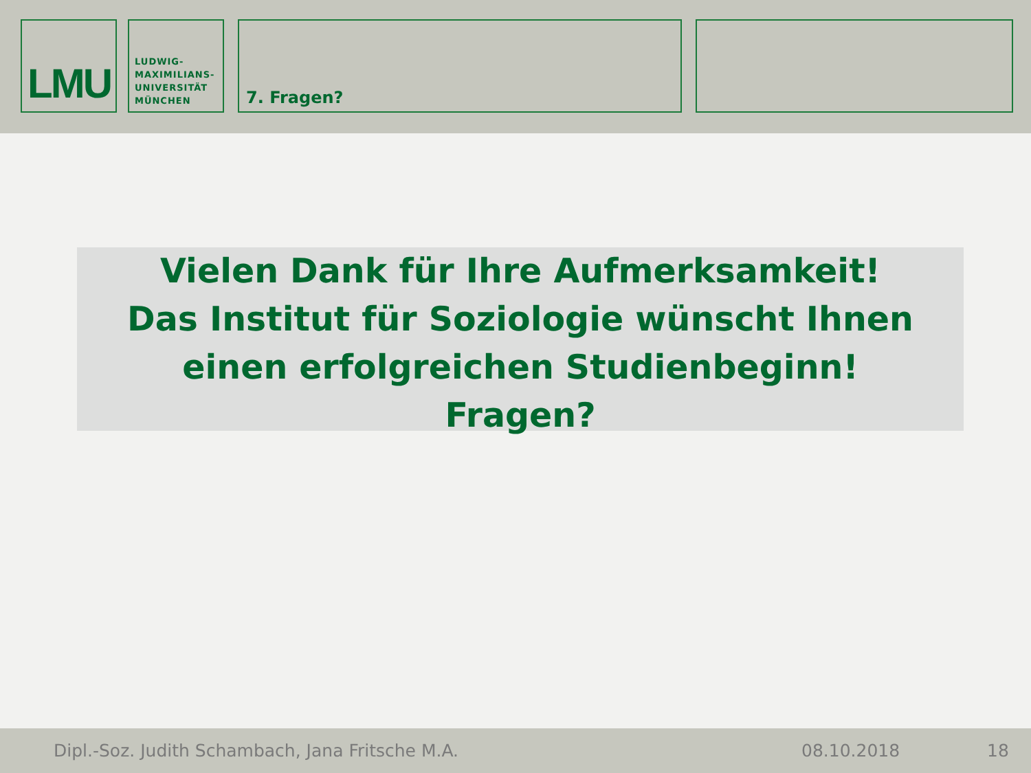LMU
LUDWIG-
MAXIMILIANS-
UNIVERSITÄT
MÜNCHEN
7. Fragen?
Vielen Dank für Ihre Aufmerksamkeit!
Das Institut für Soziologie wünscht Ihnen einen erfolgreichen Studienbeginn!
Fragen?
Dipl.-Soz. Judith Schambach, Jana Fritsche M.A. 08.10.2018 18